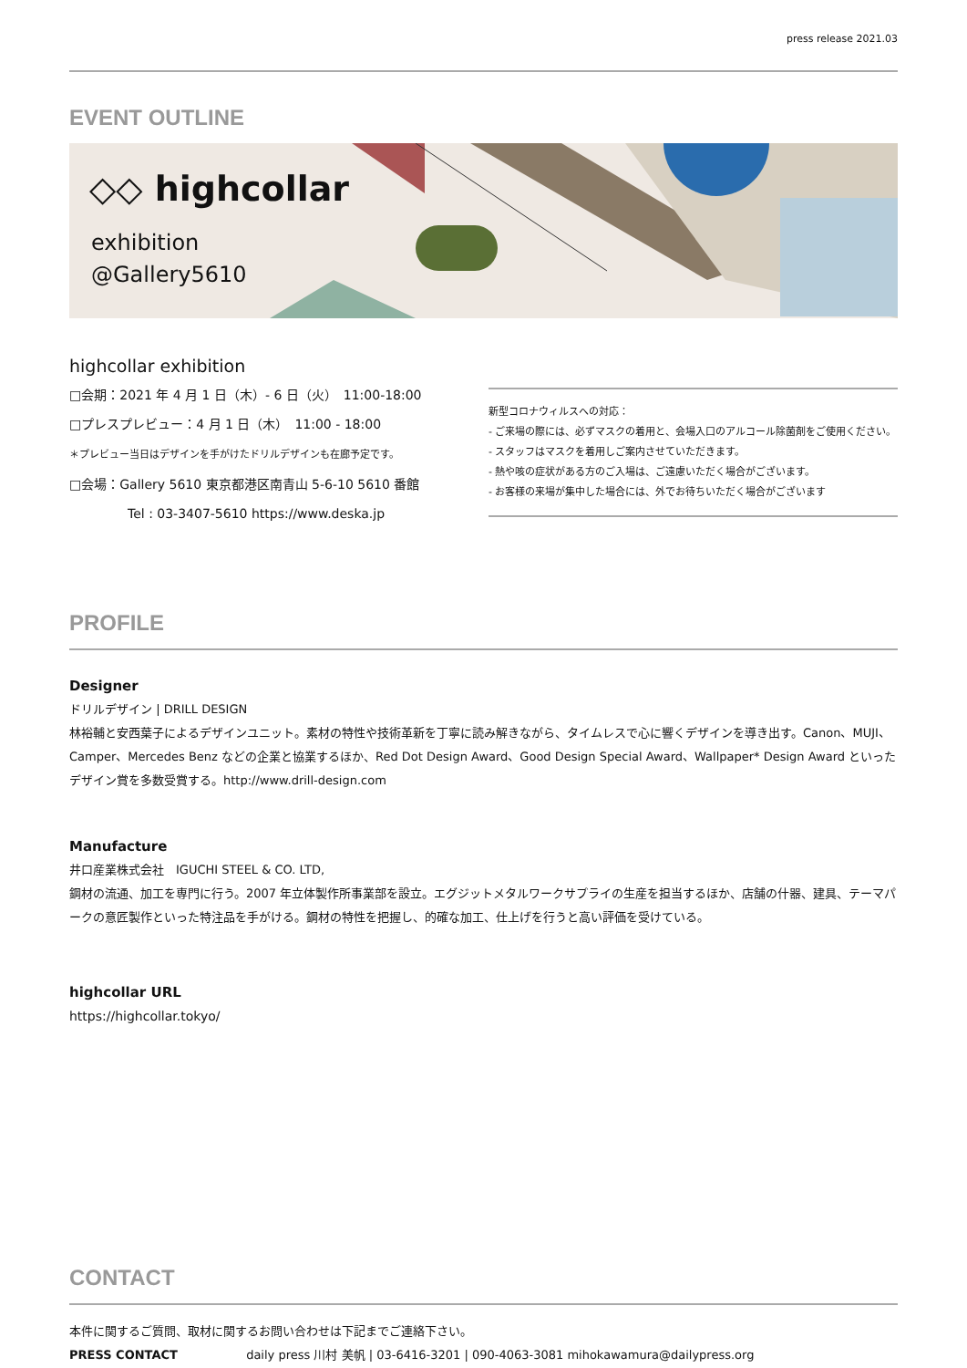press release 2021.03
EVENT OUTLINE
◇◇ highcollar
exhibition
@Gallery5610
highcollar exhibition
□会期：2021 年 4 月 1 日（木）- 6 日（火）　11:00-18:00
□プレスプレビュー：4 月 1 日（木）　11:00 - 18:00
＊プレビュー当日はデザインを手がけたドリルデザインも在廊予定です。
□会場：Gallery 5610 東京都港区南青山 5-6-10 5610 番館
Tel : 03-3407-5610 https://www.deska.jp
新型コロナウィルスへの対応：
- ご来場の際には、必ずマスクの着用と、会場入口のアルコール除菌剤をご使用ください。
- スタッフはマスクを着用しご案内させていただきます。
- 熱や咳の症状がある方のご入場は、ご遠慮いただく場合がございます。
- お客様の来場が集中した場合には、外でお待ちいただく場合がございます
PROFILE
Designer
ドリルデザイン | DRILL DESIGN
林裕輔と安西葉子によるデザインユニット。素材の特性や技術革新を丁寧に読み解きながら、タイムレスで心に響くデザインを導き出す。Canon、MUJI、Camper、Mercedes Benz などの企業と協業するほか、Red Dot Design Award、Good Design Special Award、Wallpaper* Design Award といったデザイン賞を多数受賞する。http://www.drill-design.com
Manufacture
井口産業株式会社　IGUCHI STEEL & CO. LTD,
鋼材の流通、加工を専門に行う。2007 年立体製作所事業部を設立。エグジットメタルワークサプライの生産を担当するほか、店舗の什器、建具、テーマパークの意匠製作といった特注品を手がける。鋼材の特性を把握し、的確な加工、仕上げを行うと高い評価を受けている。
highcollar URL
https://highcollar.tokyo/
CONTACT
本件に関するご質問、取材に関するお問い合わせは下記までご連絡下さい。
PRESS CONTACT daily press 川村 美帆 | 03-6416-3201 | 090-4063-3081 mihokawamura@dailypress.org